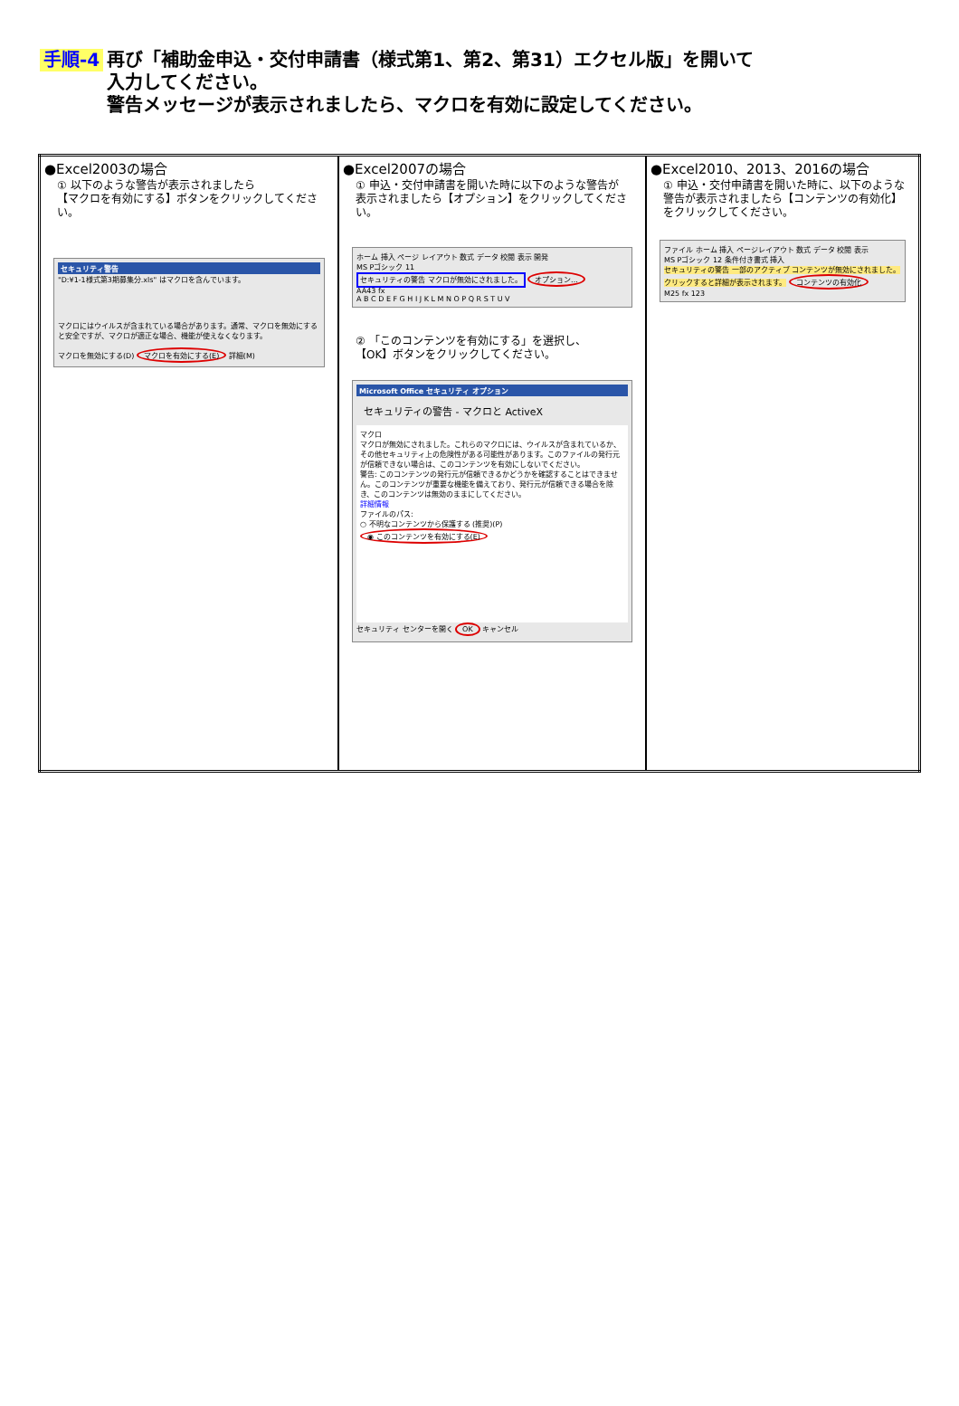手順-4 再び「補助金申込・交付申請書（様式第1、第2、第31）エクセル版」を開いて
入力してください。
警告メッセージが表示されましたら、マクロを有効に設定してください。
| ●Excel2003の場合 ① 以下のような警告が表示されましたら 【マクロを有効にする】ボタンをクリックしてください。 セキュリティ警告 "D:¥1-1様式第3期募集分.xls" はマクロを含んでいます。 マクロにはウイルスが含まれている場合があります。通常、マクロを無効にすると安全ですが、マクロが適正な場合、機能が使えなくなります。 マクロを無効にする(D) マクロを有効にする(E) 詳細(M) | ●Excel2007の場合 ① 申込・交付申請書を開いた時に以下のような警告が 表示されましたら【オプション】をクリックしてください。 ホーム 挿入 ページ レイアウト 数式 データ 校閲 表示 開発 MS Pゴシック 11 セキュリティの警告 マクロが無効にされました。 オプション... AA43 fx A B C D E F G H I J K L M N O P Q R S T U V ② 「このコンテンツを有効にする」を選択し、 【OK】ボタンをクリックしてください。 Microsoft Office セキュリティ オプション セキュリティの警告 - マクロと ActiveX マクロ マクロが無効にされました。これらのマクロには、ウイルスが含まれているか、その他セキュリティ上の危険性がある可能性があります。このファイルの発行元が信頼できない場合は、このコンテンツを有効にしないでください。 警告: このコンテンツの発行元が信頼できるかどうかを確認することはできません。このコンテンツが重要な機能を備えており、発行元が信頼できる場合を除き、このコンテンツは無効のままにしてください。 詳細情報 ファイルのパス: ○ 不明なコンテンツから保護する (推奨)(P) ◉ このコンテンツを有効にする(E) セキュリティ センターを開く OK キャンセル | ●Excel2010、2013、2016の場合 ① 申込・交付申請書を開いた時に、以下のような 警告が表示されましたら【コンテンツの有効化】 をクリックしてください。 ファイル ホーム 挿入 ページレイアウト 数式 データ 校閲 表示 MS Pゴシック 12 条件付き書式 挿入 セキュリティの警告 一部のアクティブ コンテンツが無効にされました。クリックすると詳細が表示されます。 コンテンツの有効化 M25 fx 123 |